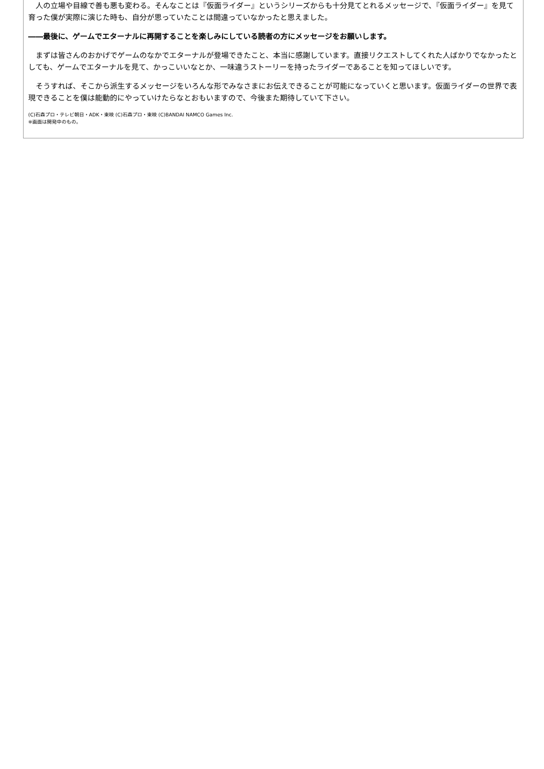人の立場や目線で善も悪も変わる。そんなことは『仮面ライダー』というシリーズからも十分見てとれるメッセージで、『仮面ライダー』を見て育った僕が実際に演じた時も、自分が思っていたことは間違っていなかったと思えました。
――最後に、ゲームでエターナルに再開することを楽しみにしている読者の方にメッセージをお願いします。
　まずは皆さんのおかげでゲームのなかでエターナルが登場できたこと、本当に感謝しています。直接リクエストしてくれた人ばかりでなかったとしても、ゲームでエターナルを見て、かっこいいなとか、一味違うストーリーを持ったライダーであることを知ってほしいです。
　そうすれば、そこから派生するメッセージをいろんな形でみなさまにお伝えできることが可能になっていくと思います。仮面ライダーの世界で表現できることを僕は能動的にやっていけたらなとおもいますので、今後また期待していて下さい。
(C)石森プロ・テレビ朝日・ADK・東映 (C)石森プロ・東映 (C)BANDAI NAMCO Games Inc.
※画面は開発中のもの。